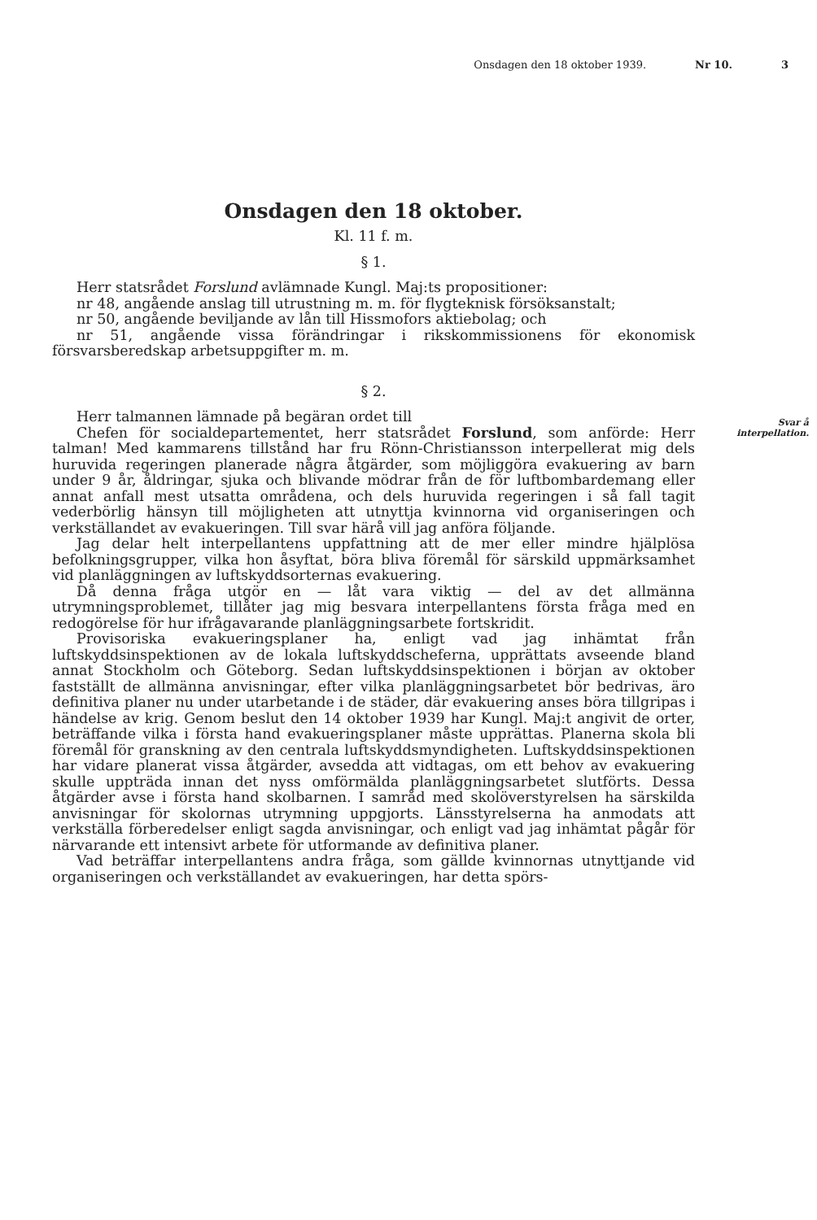Onsdagen den 18 oktober 1939. Nr 10. 3
Onsdagen den 18 oktober.
Kl. 11 f. m.
§ 1.
Herr statsrådet Forslund avlämnade Kungl. Maj:ts propositioner:
nr 48, angående anslag till utrustning m. m. för flygteknisk försöksanstalt;
nr 50, angående beviljande av lån till Hissmofors aktiebolag; och
nr 51, angående vissa förändringar i rikskommissionens för ekonomisk försvarsberedskap arbetsuppgifter m. m.
§ 2.
Herr talmannen lämnade på begäran ordet till
Svar å interpellation.
Chefen för socialdepartementet, herr statsrådet Forslund, som anförde: Herr talman! Med kammarens tillstånd har fru Rönn-Christiansson interpellerat mig dels huruvida regeringen planerade några åtgärder, som möjliggöra evakuering av barn under 9 år, åldringar, sjuka och blivande mödrar från de för luftbombardemang eller annat anfall mest utsatta områdena, och dels huruvida regeringen i så fall tagit vederbörlig hänsyn till möjligheten att utnyttja kvinnorna vid organiseringen och verkställandet av evakueringen. Till svar härå vill jag anföra följande.
Jag delar helt interpellantens uppfattning att de mer eller mindre hjälplösa befolkningsgrupper, vilka hon åsyftat, böra bliva föremål för särskild uppmärksamhet vid planläggningen av luftskyddsorternas evakuering.
Då denna fråga utgör en — låt vara viktig — del av det allmänna utrymningsproblemet, tillåter jag mig besvara interpellantens första fråga med en redogörelse för hur ifrågavarande planläggningsarbete fortskridit.
Provisoriska evakueringsplaner ha, enligt vad jag inhämtat från luftskyddsinspektionen av de lokala luftskyddscheferna, upprättats avseende bland annat Stockholm och Göteborg. Sedan luftskyddsinspektionen i början av oktober fastställt de allmänna anvisningar, efter vilka planläggningsarbetet bör bedrivas, äro definitiva planer nu under utarbetande i de städer, där evakuering anses böra tillgripas i händelse av krig. Genom beslut den 14 oktober 1939 har Kungl. Maj:t angivit de orter, beträffande vilka i första hand evakueringsplaner måste upprättas. Planerna skola bli föremål för granskning av den centrala luftskyddsmyndigheten. Luftskyddsinspektionen har vidare planerat vissa åtgärder, avsedda att vidtagas, om ett behov av evakuering skulle uppträda innan det nyss omförmälda planläggningsarbetet slutförts. Dessa åtgärder avse i första hand skolbarnen. I samråd med skolöverstyrelsen ha särskilda anvisningar för skolornas utrymning uppgjorts. Länsstyrelserna ha anmodats att verkställa förberedelser enligt sagda anvisningar, och enligt vad jag inhämtat pågår för närvarande ett intensivt arbete för utformande av definitiva planer.
Vad beträffar interpellantens andra fråga, som gällde kvinnornas utnyttjande vid organiseringen och verkställandet av evakueringen, har detta spörs-